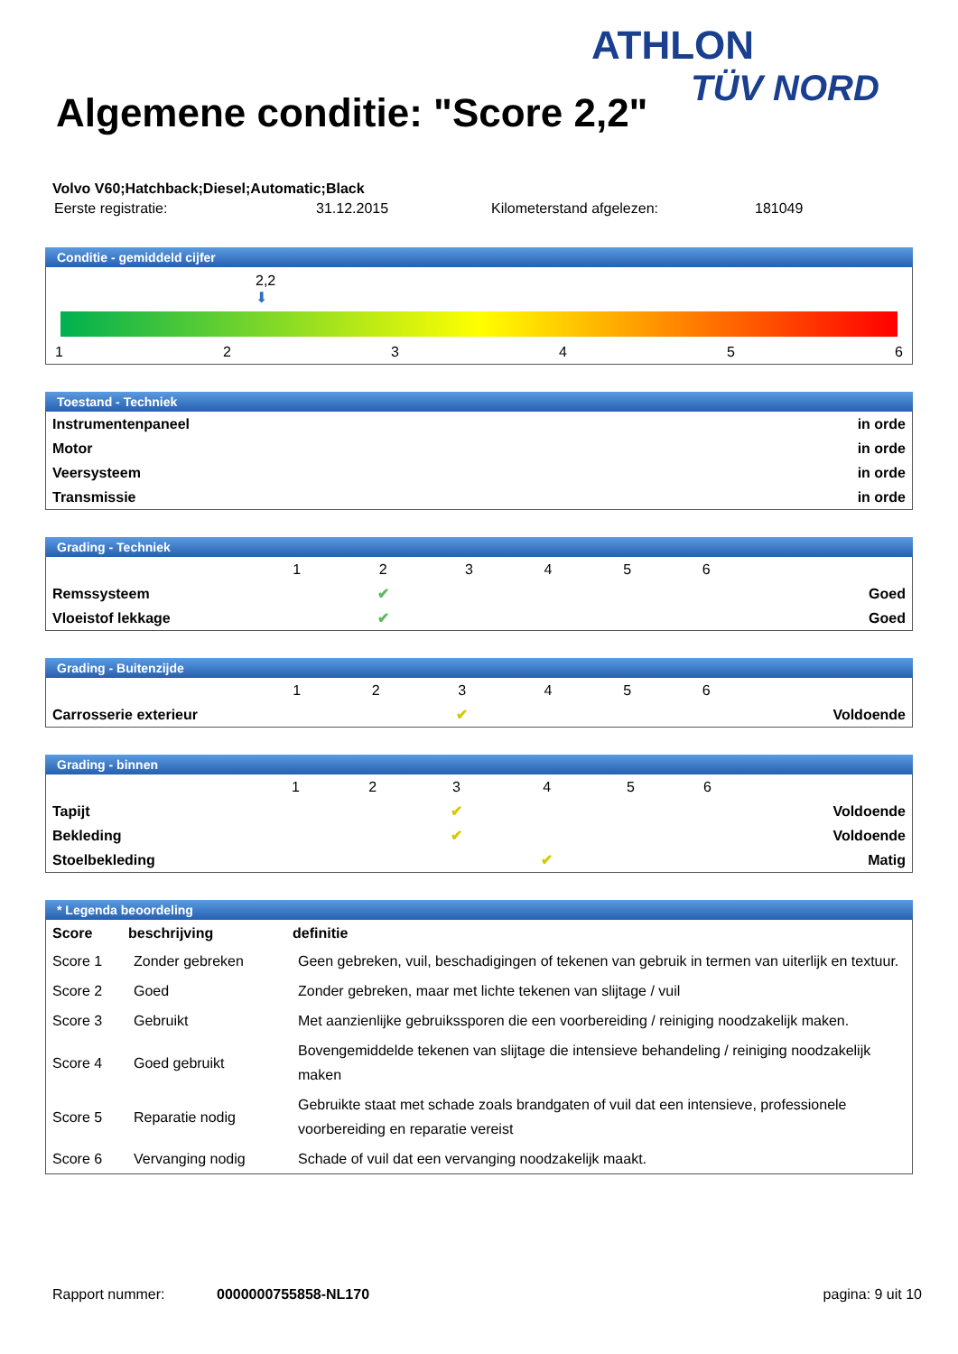ATHLON
TÜV NORD
Algemene conditie: "Score 2,2"
Volvo V60;Hatchback;Diesel;Automatic;Black
| Eerste registratie: | 31.12.2015 | Kilometerstand afgelezen: | 181049 |
Conditie - gemiddeld cijfer
2,2
⬇
1 2 3 4 5 6
Toestand - Techniek
| Instrumentenpaneel | in orde |
| Motor | in orde |
| Veersysteem | in orde |
| Transmissie | in orde |
Grading - Techniek
| | 1 | 2 | 3 | 4 | 5 | 6 | |
| Remssysteem | | ✔ | | | | | Goed |
| Vloeistof lekkage | | ✔ | | | | | Goed |
Grading - Buitenzijde
| | 1 | 2 | 3 | 4 | 5 | 6 | |
| Carrosserie exterieur | | | ✔ | | | | Voldoende |
Grading - binnen
| | 1 | 2 | 3 | 4 | 5 | 6 | |
| Tapijt | | | ✔ | | | | Voldoende |
| Bekleding | | | ✔ | | | | Voldoende |
| Stoelbekleding | | | | ✔ | | | Matig |
* Legenda beoordeling
| Score | beschrijving | definitie |
| --- | --- | --- |
| Score 1 | Zonder gebreken | Geen gebreken, vuil, beschadigingen of tekenen van gebruik in termen van uiterlijk en textuur. |
| Score 2 | Goed | Zonder gebreken, maar met lichte tekenen van slijtage / vuil |
| Score 3 | Gebruikt | Met aanzienlijke gebruikssporen die een voorbereiding / reiniging noodzakelijk maken. |
| Score 4 | Goed gebruikt | Bovengemiddelde tekenen van slijtage die intensieve behandeling / reiniging noodzakelijk maken |
| Score 5 | Reparatie nodig | Gebruikte staat met schade zoals brandgaten of vuil dat een intensieve, professionele voorbereiding en reparatie vereist |
| Score 6 | Vervanging nodig | Schade of vuil dat een vervanging noodzakelijk maakt. |
Rapport nummer: 0000000755858-NL170 pagina: 9 uit 10